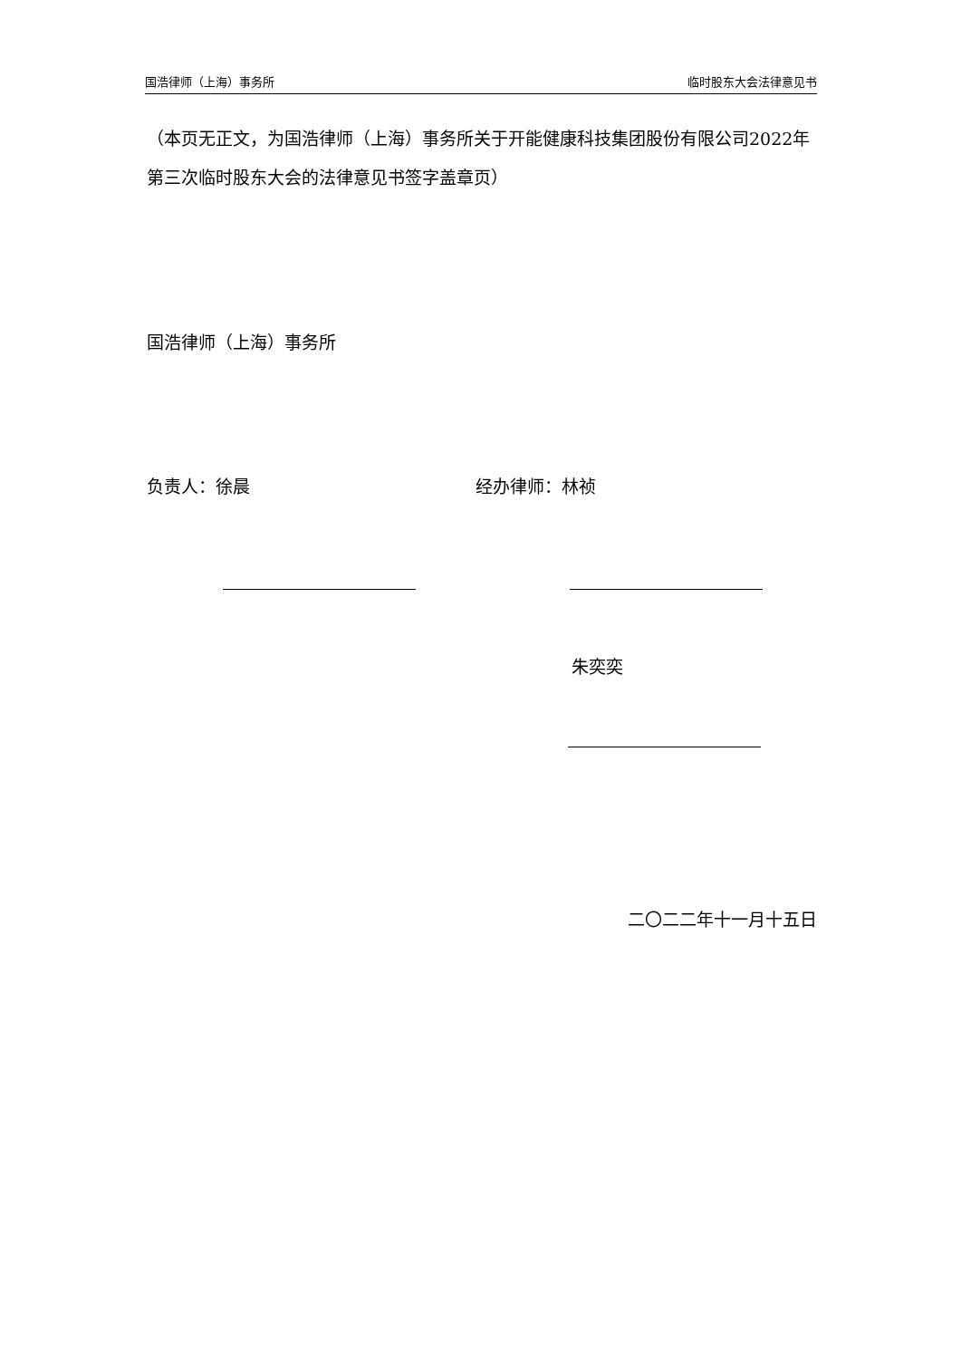国浩律师（上海）事务所 临时股东大会法律意见书
（本页无正文，为国浩律师（上海）事务所关于开能健康科技集团股份有限公司2022年第三次临时股东大会的法律意见书签字盖章页）
国浩律师（上海）事务所
负责人：徐晨 经办律师：林祯
朱奕奕
二〇二二年十一月十五日